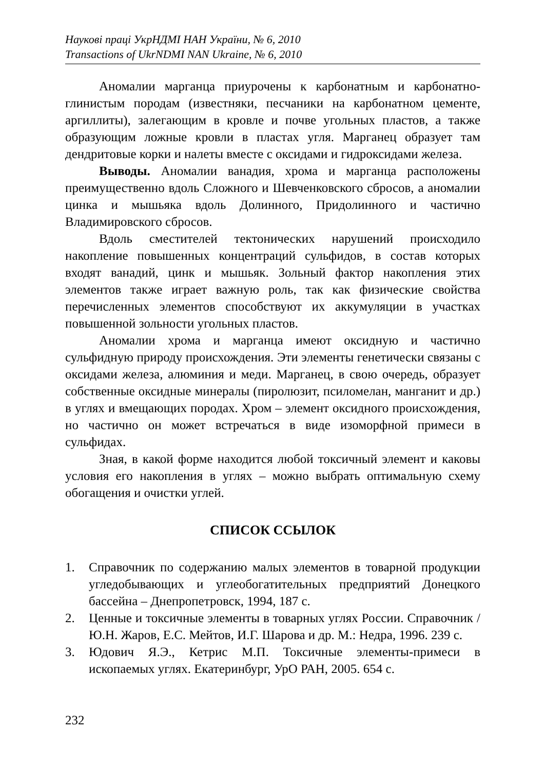Наукові праці УкрНДМІ НАН України, № 6, 2010
Transactions of UkrNDMI NAN Ukraine, № 6, 2010
Аномалии марганца приурочены к карбонатным и карбонатно-глинистым породам (известняки, песчаники на карбонатном цементе, аргиллиты), залегающим в кровле и почве угольных пластов, а также образующим ложные кровли в пластах угля. Марганец образует там дендритовые корки и налеты вместе с оксидами и гидроксидами железа.
Выводы. Аномалии ванадия, хрома и марганца расположены преимущественно вдоль Сложного и Шевченковского сбросов, а аномалии цинка и мышьяка вдоль Долинного, Придолинного и частично Владимировского сбросов.
Вдоль сместителей тектонических нарушений происходило накопление повышенных концентраций сульфидов, в состав которых входят ванадий, цинк и мышьяк. Зольный фактор накопления этих элементов также играет важную роль, так как физические свойства перечисленных элементов способствуют их аккумуляции в участках повышенной зольности угольных пластов.
Аномалии хрома и марганца имеют оксидную и частично сульфидную природу происхождения. Эти элементы генетически связаны с оксидами железа, алюминия и меди. Марганец, в свою очередь, образует собственные оксидные минералы (пиролюзит, псиломелан, манганит и др.) в углях и вмещающих породах. Хром – элемент оксидного происхождения, но частично он может встречаться в виде изоморфной примеси в сульфидах.
Зная, в какой форме находится любой токсичный элемент и каковы условия его накопления в углях – можно выбрать оптимальную схему обогащения и очистки углей.
СПИСОК ССЫЛОК
1. Справочник по содержанию малых элементов в товарной продукции угледобывающих и углеобогатительных предприятий Донецкого бассейна – Днепропетровск, 1994, 187 с.
2. Ценные и токсичные элементы в товарных углях России. Справочник / Ю.Н. Жаров, Е.С. Мейтов, И.Г. Шарова и др. М.: Недра, 1996. 239 с.
3. Юдович Я.Э., Кетрис М.П. Токсичные элементы-примеси в ископаемых углях. Екатеринбург, УрО РАН, 2005. 654 с.
232